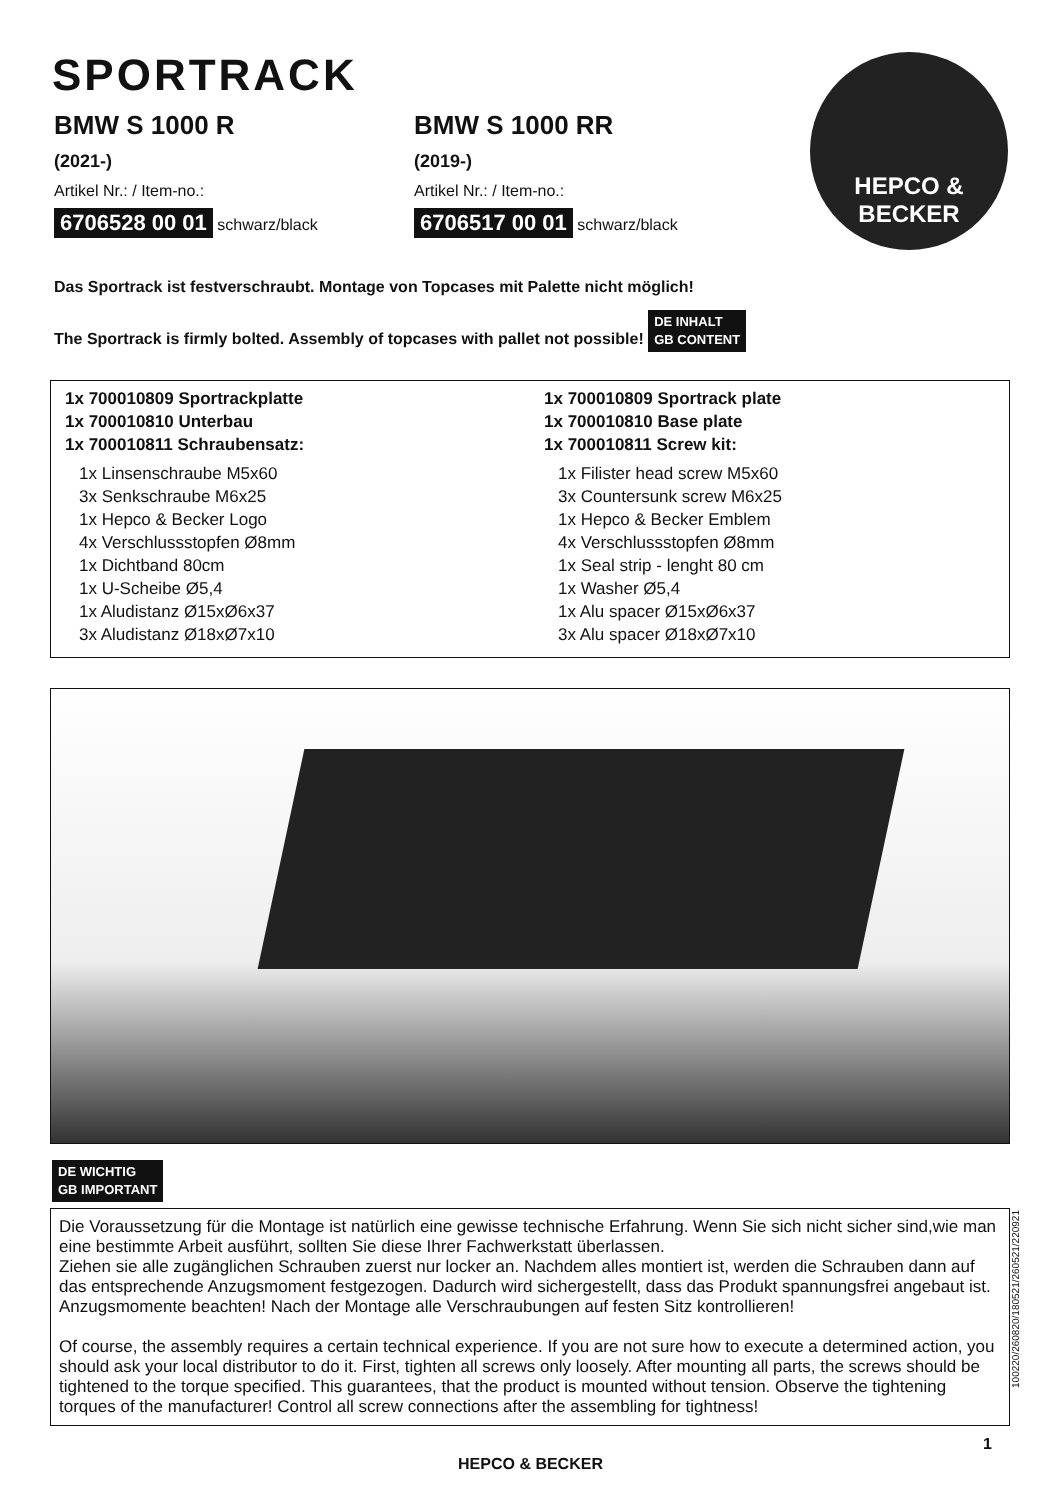SPORTRACK
BMW S 1000 R
(2021-)
Artikel Nr.: / Item-no.:
6706528 00 01 schwarz/black
BMW S 1000 RR
(2019-)
Artikel Nr.: / Item-no.:
6706517 00 01 schwarz/black
HEPCO &
BECKER
Das Sportrack ist festverschraubt. Montage von Topcases mit Palette nicht möglich!
The Sportrack is firmly bolted. Assembly of topcases with pallet not possible!
DE INHALT
GB CONTENT
1x 700010809 Sportrackplatte
1x 700010810 Unterbau
1x 700010811 Schraubensatz:
1x Linsenschraube M5x60
3x Senkschraube M6x25
1x Hepco & Becker Logo
4x Verschlussstopfen Ø8mm
1x Dichtband 80cm
1x U-Scheibe Ø5,4
1x Aludistanz Ø15xØ6x37
3x Aludistanz Ø18xØ7x10
1x 700010809 Sportrack plate
1x 700010810 Base plate
1x 700010811 Screw kit:
1x Filister head screw M5x60
3x Countersunk screw M6x25
1x Hepco & Becker Emblem
4x Verschlussstopfen Ø8mm
1x Seal strip - lenght 80 cm
1x Washer Ø5,4
1x Alu spacer Ø15xØ6x37
3x Alu spacer Ø18xØ7x10
DE WICHTIG
GB IMPORTANT
Die Voraussetzung für die Montage ist natürlich eine gewisse technische Erfahrung. Wenn Sie sich nicht sicher sind,wie man eine bestimmte Arbeit ausführt, sollten Sie diese Ihrer Fachwerkstatt überlassen.
Ziehen sie alle zugänglichen Schrauben zuerst nur locker an. Nachdem alles montiert ist, werden die Schrauben dann auf das entsprechende Anzugsmoment festgezogen. Dadurch wird sichergestellt, dass das Produkt spannungsfrei angebaut ist. Anzugsmomente beachten! Nach der Montage alle Verschraubungen auf festen Sitz kontrollieren!
Of course, the assembly requires a certain technical experience. If you are not sure how to execute a determined action, you should ask your local distributor to do it. First, tighten all screws only loosely. After mounting all parts, the screws should be tightened to the torque specified. This guarantees, that the product is mounted without tension. Observe the tightening torques of the manufacturer! Control all screw connections after the assembling for tightness!
100220/260820/180521/260521/220921
1
HEPCO & BECKER